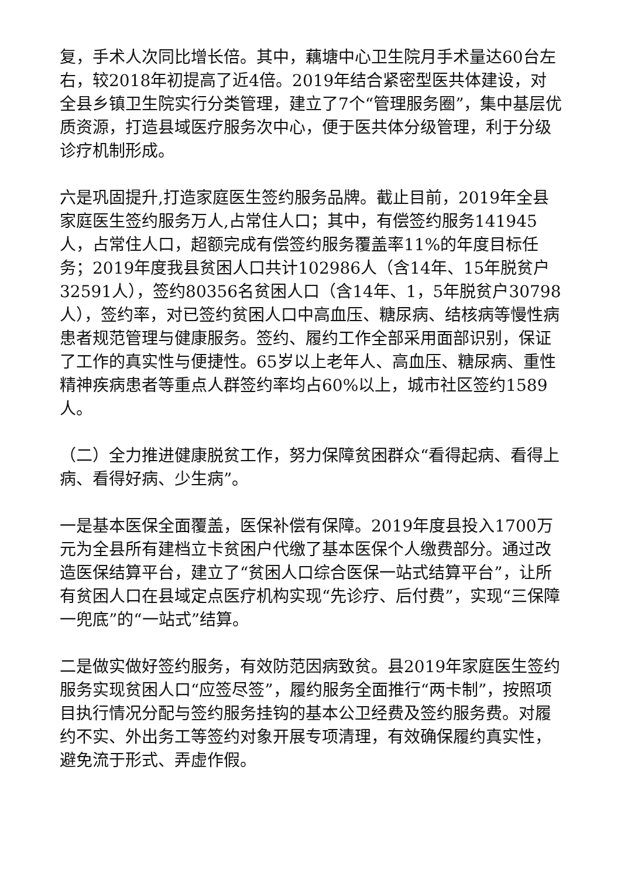复，手术人次同比增长倍。其中，藕塘中心卫生院月手术量达60台左右，较2018年初提高了近4倍。2019年结合紧密型医共体建设，对全县乡镇卫生院实行分类管理，建立了7个“管理服务圈”，集中基层优质资源，打造县域医疗服务次中心，便于医共体分级管理，利于分级诊疗机制形成。
六是巩固提升,打造家庭医生签约服务品牌。截止目前，2019年全县家庭医生签约服务万人,占常住人口；其中，有偿签约服务141945人，占常住人口，超额完成有偿签约服务覆盖率11%的年度目标任务；2019年度我县贫困人口共计102986人（含14年、15年脱贫户32591人），签约80356名贫困人口（含14年、1，5年脱贫户30798人），签约率，对已签约贫困人口中高血压、糖尿病、结核病等慢性病患者规范管理与健康服务。签约、履约工作全部采用面部识别，保证了工作的真实性与便捷性。65岁以上老年人、高血压、糖尿病、重性精神疾病患者等重点人群签约率均占60%以上，城市社区签约1589人。
（二）全力推进健康脱贫工作，努力保障贫困群众“看得起病、看得上病、看得好病、少生病”。
一是基本医保全面覆盖，医保补偿有保障。2019年度县投入1700万元为全县所有建档立卡贫困户代缴了基本医保个人缴费部分。通过改造医保结算平台，建立了“贫困人口综合医保一站式结算平台”，让所有贫困人口在县域定点医疗机构实现“先诊疗、后付费”，实现“三保障一兜底”的“一站式”结算。
二是做实做好签约服务，有效防范因病致贫。县2019年家庭医生签约服务实现贫困人口“应签尽签”，履约服务全面推行“两卡制”，按照项目执行情况分配与签约服务挂钩的基本公卫经费及签约服务费。对履约不实、外出务工等签约对象开展专项清理，有效确保履约真实性，避免流于形式、弄虚作假。